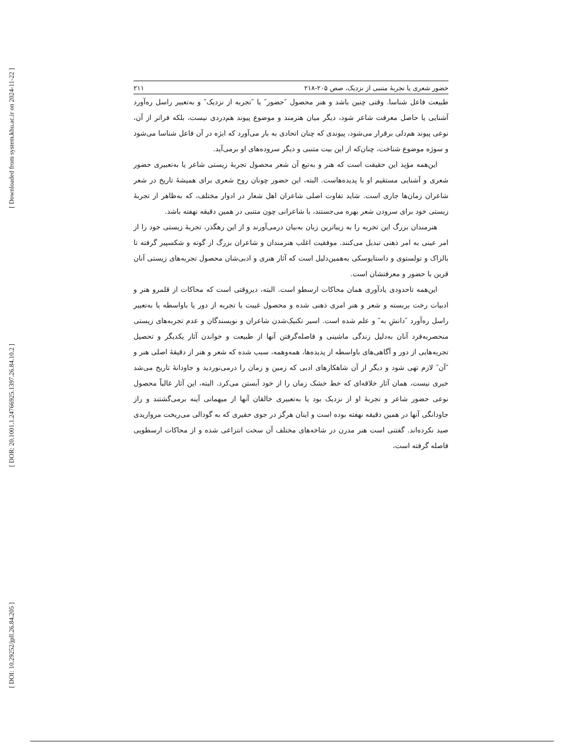[ Downloaded from system.khu.ac.ir on 2024-11-22 ]
[ DOR: 20.1001.1.24766925.1397.26.84.10.2 ]
[ DOI: 10.29252/jpll.26.84.205 ]
حضور شعری یا تجربهٔ متنبی از نزدیک، صص ۲۰۵-۲۱۸ ۲۱۱
طبیعت فاعل شناسا. وقتی چنین باشد و هنر محصول ″حضور″ یا ″تجربه از نزدیک″ و به‌تعبیر راسل ره‌آورد آشنایی یا حاصل معرفت شاعر شود، دیگر میان هنرمند و موضوع پیوند هم‌دردی نیست، بلکه فراتر از آن، نوعی پیوند هم‌دلی برقرار می‌شود، پیوندی که چنان اتحادی به بار می‌آورد که ابژه در آن فاعل شناسا می‌شود و سوژه موضوع شناخت، چنان‌که از این بیت متنبی و دیگر سروده‌های او برمی‌آید.
این‌همه مؤید این حقیقت است که هنر و به‌تبع آن شعر محصول تجربهٔ زیستی شاعر یا به‌تعبیری حضور شعری و آشنایی مستقیم او با پدیده‌هاست. البته، این حضور چونان روح شعری برای همیشهٔ تاریخ در شعر شاعران زمان‌ها جاری است. شاید تفاوت اصلی شاعران اهل شعار در ادوار مختلف، که به‌ظاهر از تجربهٔ زیستی خود برای سرودن شعر بهره می‌جستند، با شاعرانی چون متنبی در همین دقیقه نهفته باشد.
هنرمندان بزرگ این تجربه را به زیباترین زبان به‌بیان درمی‌آورند و از این رهگذر، تجربهٔ زیستی خود را از امر عینی به امر ذهنی تبدیل می‌کنند. موفقیت اغلب هنرمندان و شاعران بزرگ از گوته و شکسپیر گرفته تا بالزاک و تولستوی و داستایوسکی به‌همین‌دلیل است که آثار هنری و ادبی‌شان محصول تجربه‌های زیستی آنان قرین با حضور و معرفتشان است.
این‌همه تاحدودی یادآوری همان محاکات ارسطو است. البته، دیروقتی است که محاکات از قلمرو هنر و ادبیات رخت بربسته و شعر و هنر امری ذهنی شده و محصول غیبت یا تجربه از دور یا باواسطه یا به‌تعبیر راسل ره‌آورد ″دانشِ به″ و علم شده است. اسیر تکنیک‌شدن شاعران و نویسندگان و عدم تجربه‌های زیستی منحصربه‌فرد آنان به‌دلیل زندگی ماشینی و فاصله‌گرفتن آنها از طبیعت و خواندن آثار یکدیگر و تحصیل تجربه‌هایی از دور و آگاهی‌های باواسطه از پدیده‌ها، همه‌وهمه، سبب شده که شعر و هنر از دقیقهٔ اصلی هنر و ″آن″ لازم تهی شود و دیگر از آن شاهکارهای ادبی که زمین و زمان را درمی‌نوردید و جاودانهٔ تاریخ می‌شد خبری نیست، همان آثار خلاقه‌ای که خط خشک زمان را از خود آبستن می‌کرد. البته، این آثار غالباً محصول نوعی حضور شاعر و تجربهٔ او از نزدیک بود یا به‌تعبیری خالقان آنها از میهمانی آینه برمی‌گشتند و راز جاودانگی آنها در همین دقیقه نهفته بوده است و اینان هرگز در جوی حقیری که به گودالی می‌ریخت مرواریدی صید نکرده‌اند. گفتنی است هنر مدرن در شاخه‌های مختلف آن سخت انتزاعی شده و از محاکات ارسطویی فاصله گرفته است،